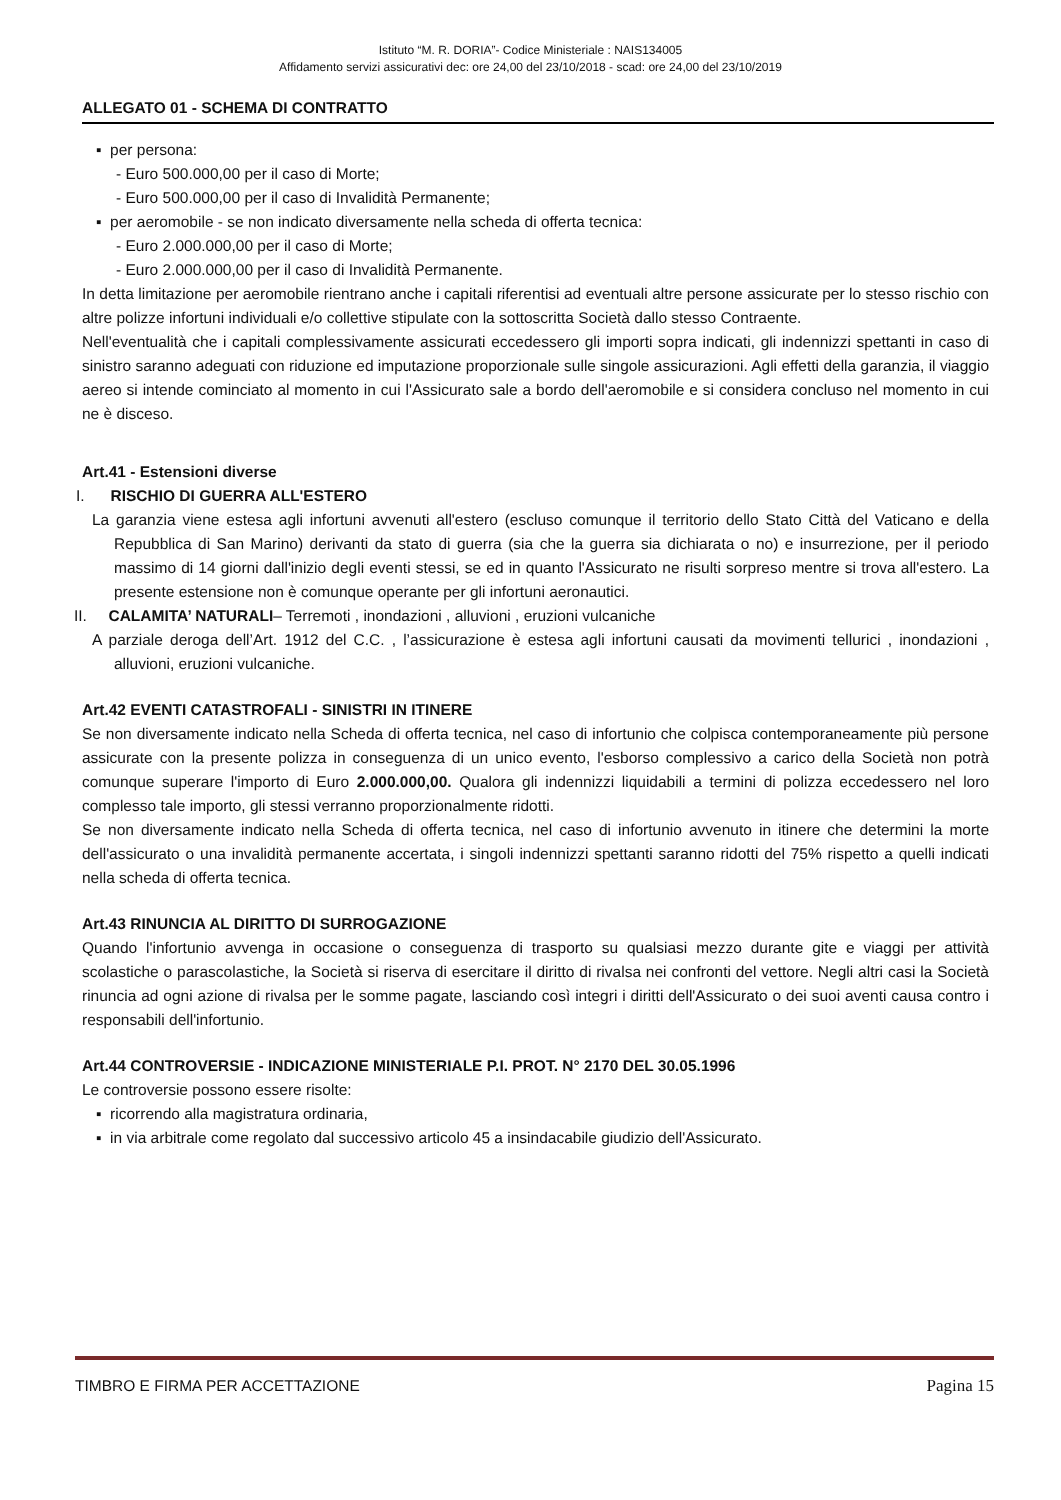Istituto “M. R. DORIA”- Codice Ministeriale : NAIS134005
Affidamento servizi assicurativi dec: ore 24,00 del 23/10/2018 - scad: ore 24,00 del 23/10/2019
ALLEGATO 01 - SCHEMA DI CONTRATTO
▪ per persona:
- Euro 500.000,00 per il caso di Morte;
- Euro 500.000,00 per il caso di Invalidità Permanente;
▪ per aeromobile - se non indicato diversamente nella scheda di offerta tecnica:
- Euro 2.000.000,00 per il caso di Morte;
- Euro 2.000.000,00 per il caso di Invalidità Permanente.
In detta limitazione per aeromobile rientrano anche i capitali riferentisi ad eventuali altre persone assicurate per lo stesso rischio con altre polizze infortuni individuali e/o collettive stipulate con la sottoscritta Società dallo stesso Contraente.
Nell'eventualità che i capitali complessivamente assicurati eccedessero gli importi sopra indicati, gli indennizzi spettanti in caso di sinistro saranno adeguati con riduzione ed imputazione proporzionale sulle singole assicurazioni. Agli effetti della garanzia, il viaggio aereo si intende cominciato al momento in cui l'Assicurato sale a bordo dell'aeromobile e si considera concluso nel momento in cui ne è disceso.
Art.41 - Estensioni diverse
I. RISCHIO DI GUERRA ALL'ESTERO
La garanzia viene estesa agli infortuni avvenuti all'estero (escluso comunque il territorio dello Stato Città del Vaticano e della Repubblica di San Marino) derivanti da stato di guerra (sia che la guerra sia dichiarata o no) e insurrezione, per il periodo massimo di 14 giorni dall'inizio degli eventi stessi, se ed in quanto l'Assicurato ne risulti sorpreso mentre si trova all'estero. La presente estensione non è comunque operante per gli infortuni aeronautici.
II. CALAMITA’ NATURALI– Terremoti , inondazioni , alluvioni , eruzioni vulcaniche
A parziale deroga dell’Art. 1912 del C.C. , l’assicurazione è estesa agli infortuni causati da movimenti tellurici , inondazioni , alluvioni, eruzioni vulcaniche.
Art.42 EVENTI CATASTROFALI - SINISTRI IN ITINERE
Se non diversamente indicato nella Scheda di offerta tecnica, nel caso di infortunio che colpisca contemporaneamente più persone assicurate con la presente polizza in conseguenza di un unico evento, l'esborso complessivo a carico della Società non potrà comunque superare l'importo di Euro 2.000.000,00. Qualora gli indennizzi liquidabili a termini di polizza eccedessero nel loro complesso tale importo, gli stessi verranno proporzionalmente ridotti.
Se non diversamente indicato nella Scheda di offerta tecnica, nel caso di infortunio avvenuto in itinere che determini la morte dell'assicurato o una invalidità permanente accertata, i singoli indennizzi spettanti saranno ridotti del 75% rispetto a quelli indicati nella scheda di offerta tecnica.
Art.43 RINUNCIA AL DIRITTO DI SURROGAZIONE
Quando l'infortunio avvenga in occasione o conseguenza di trasporto su qualsiasi mezzo durante gite e viaggi per attività scolastiche o parascolastiche, la Società si riserva di esercitare il diritto di rivalsa nei confronti del vettore. Negli altri casi la Società rinuncia ad ogni azione di rivalsa per le somme pagate, lasciando così integri i diritti dell'Assicurato o dei suoi aventi causa contro i responsabili dell'infortunio.
Art.44 CONTROVERSIE - INDICAZIONE MINISTERIALE P.I. PROT. N° 2170 DEL 30.05.1996
Le controversie possono essere risolte:
▪ ricorrendo alla magistratura ordinaria,
▪ in via arbitrale come regolato dal successivo articolo 45 a insindacabile giudizio dell'Assicurato.
TIMBRO E FIRMA PER ACCETTAZIONE Pagina 15